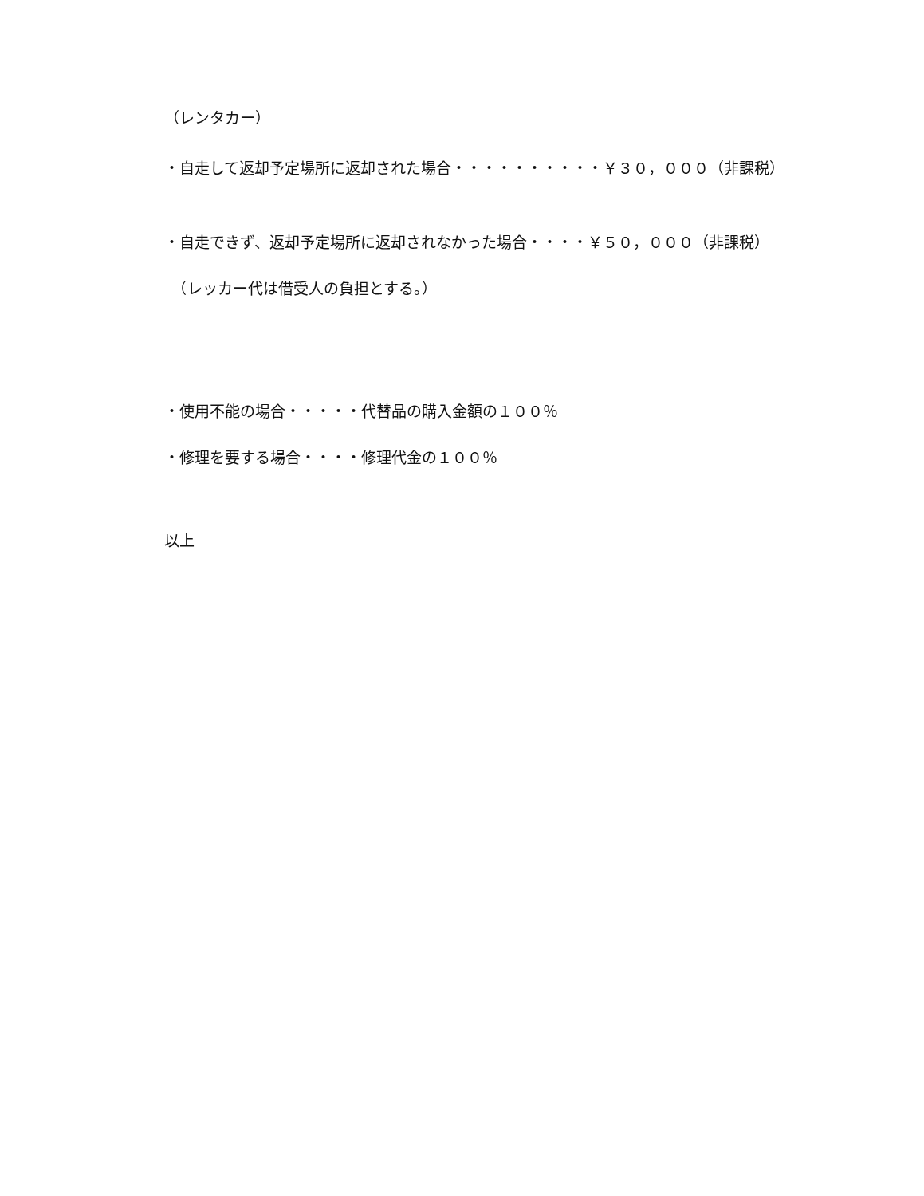（レンタカー）
・自走して返却予定場所に返却された場合・・・・・・・・・・￥３０，０００（非課税）
・自走できず、返却予定場所に返却されなかった場合・・・・￥５０，０００（非課税）
　（レッカー代は借受人の負担とする。）
・使用不能の場合・・・・・代替品の購入金額の１００％
・修理を要する場合・・・・修理代金の１００％
以上